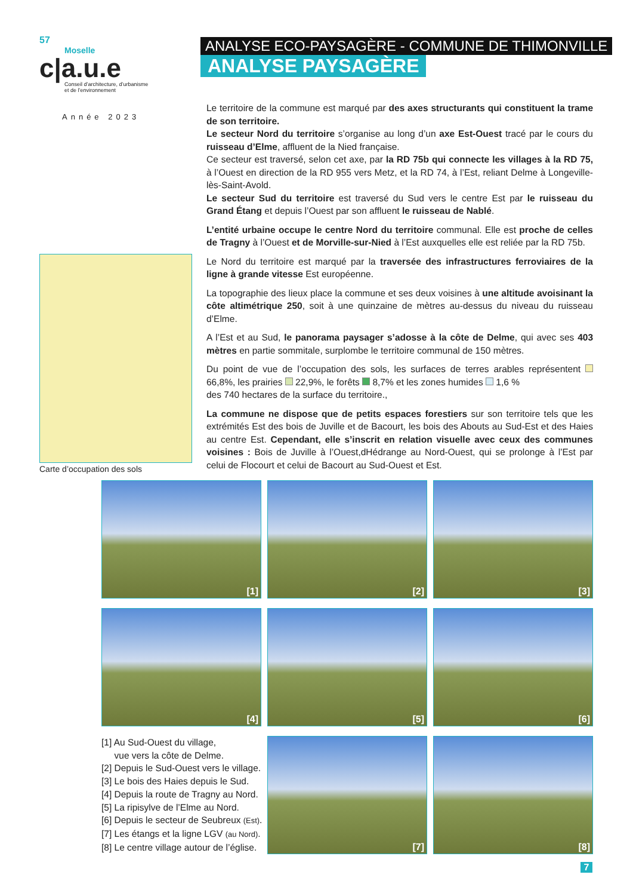57
Moselle
c|a.u.e
Conseil d’architecture, d’urbanisme
et de l’environnement
Année 2023
ANALYSE ECO-PAYSAGÈRE - COMMUNE DE THIMONVILLE
ANALYSE PAYSAGÈRE
Le territoire de la commune est marqué par des axes structurants qui constituent la trame de son territoire.
Le secteur Nord du territoire s’organise au long d’un axe Est-Ouest tracé par le cours du ruisseau d’Elme, affluent de la Nied française.
Ce secteur est traversé, selon cet axe, par la RD 75b qui connecte les villages à la RD 75, à l’Ouest en direction de la RD 955 vers Metz, et la RD 74, à l’Est, reliant Delme à Longeville-lès-Saint-Avold.
Le secteur Sud du territoire est traversé du Sud vers le centre Est par le ruisseau du Grand Étang et depuis l’Ouest par son affluent le ruisseau de Nablé.
L’entité urbaine occupe le centre Nord du territoire communal. Elle est proche de celles de Tragny à l’Ouest et de Morville-sur-Nied à l’Est auxquelles elle est reliée par la RD 75b.
Le Nord du territoire est marqué par la traversée des infrastructures ferroviaires de la ligne à grande vitesse Est européenne.
La topographie des lieux place la commune et ses deux voisines à une altitude avoisinant la côte altimétrique 250, soit à une quinzaine de mètres au-dessus du niveau du ruisseau d’Elme.
A l’Est et au Sud, le panorama paysager s’adosse à la côte de Delme, qui avec ses 403 mètres en partie sommitale, surplombe le territoire communal de 150 mètres.
Du point de vue de l’occupation des sols, les surfaces de terres arables représentent 66,8%, les prairies 22,9%, le forêts 8,7% et les zones humides 1,6 %
des 740 hectares de la surface du territoire.,
La commune ne dispose que de petits espaces forestiers sur son territoire tels que les extrémités Est des bois de Juville et de Bacourt, les bois des Abouts au Sud-Est et des Haies au centre Est. Cependant, elle s’inscrit en relation visuelle avec ceux des communes voisines : Bois de Juville à l’Ouest,dHédrange au Nord-Ouest, qui se prolonge à l’Est par celui de Flocourt et celui de Bacourt au Sud-Ouest et Est.
Carte d’occupation des sols
[1] [2] [3]
[4] [5] [6]
[7] [8]
[1] Au Sud-Ouest du village,
vue vers la côte de Delme.
[2] Depuis le Sud-Ouest vers le village.
[3] Le bois des Haies depuis le Sud.
[4] Depuis la route de Tragny au Nord.
[5] La ripisylve de l’Elme au Nord.
[6] Depuis le secteur de Seubreux (Est).
[7] Les étangs et la ligne LGV (au Nord).
[8] Le centre village autour de l’église.
7